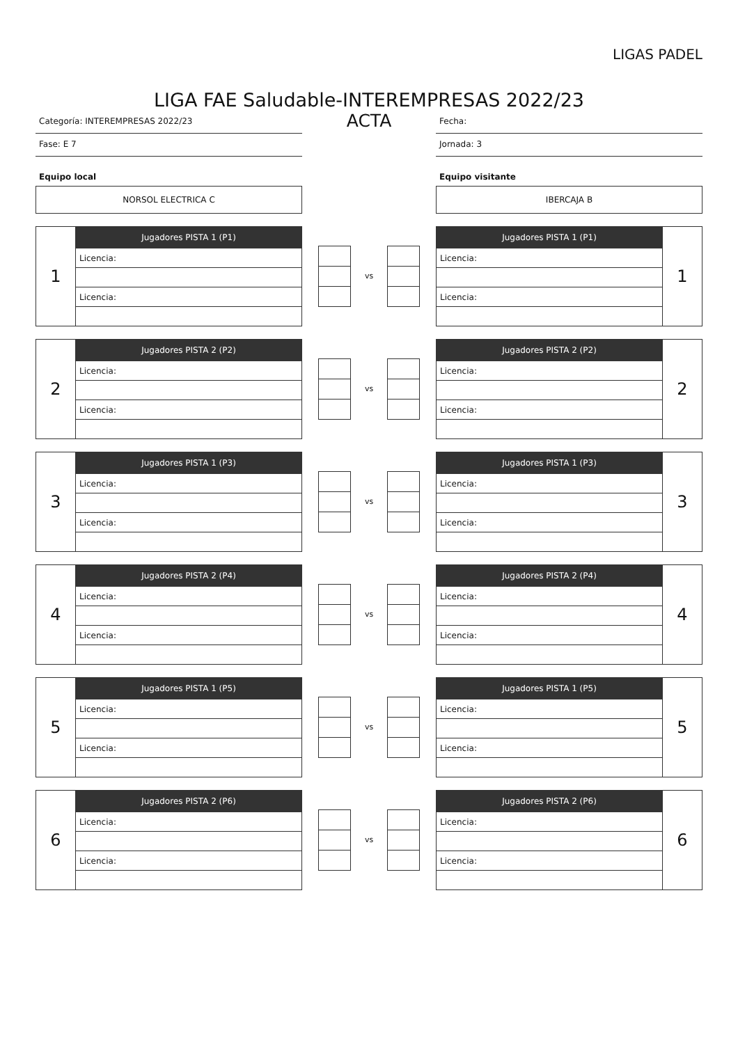LIGAS PADEL
LIGA FAE Saludable-INTEREMPRESAS 2022/23
Categoría: INTEREMPRESAS 2022/23
Fase: E 7
ACTA
Fecha:
Jornada: 3
Equipo local
NORSOL ELECTRICA C
Equipo visitante
IBERCAJA B
| 1 | Jugadores PISTA 1 (P1) |
| | Licencia: |
| | Licencia: |
vs
| Jugadores PISTA 1 (P1) | 1 |
| Licencia: | |
| Licencia: | |
| 2 | Jugadores PISTA 2 (P2) |
| | Licencia: |
| | Licencia: |
vs
| Jugadores PISTA 2 (P2) | 2 |
| Licencia: | |
| Licencia: | |
| 3 | Jugadores PISTA 1 (P3) |
| | Licencia: |
| | Licencia: |
vs
| Jugadores PISTA 1 (P3) | 3 |
| Licencia: | |
| Licencia: | |
| 4 | Jugadores PISTA 2 (P4) |
| | Licencia: |
| | Licencia: |
vs
| Jugadores PISTA 2 (P4) | 4 |
| Licencia: | |
| Licencia: | |
| 5 | Jugadores PISTA 1 (P5) |
| | Licencia: |
| | Licencia: |
vs
| Jugadores PISTA 1 (P5) | 5 |
| Licencia: | |
| Licencia: | |
| 6 | Jugadores PISTA 2 (P6) |
| | Licencia: |
| | Licencia: |
vs
| Jugadores PISTA 2 (P6) | 6 |
| Licencia: | |
| Licencia: | |